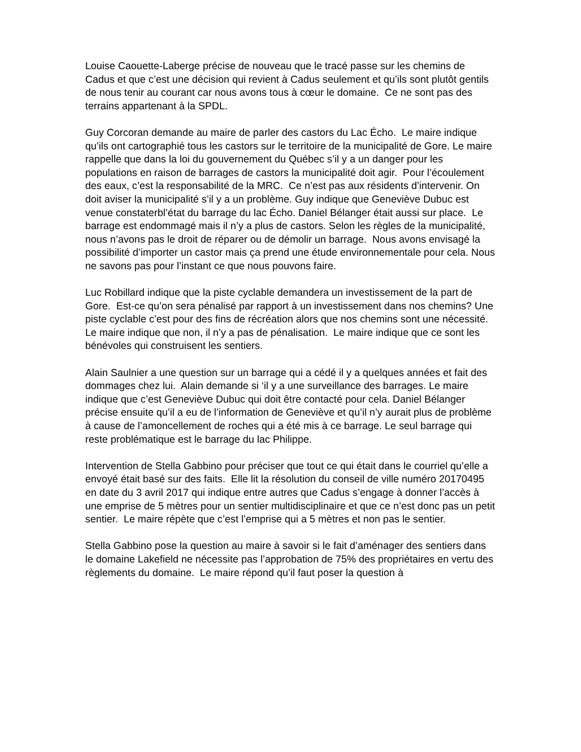Louise Caouette-Laberge précise de nouveau que le tracé passe sur les chemins de Cadus et que c’est une décision qui revient à Cadus seulement et qu’ils sont plutôt gentils de nous tenir au courant car nous avons tous à cœur le domaine. Ce ne sont pas des terrains appartenant à la SPDL.
Guy Corcoran demande au maire de parler des castors du Lac Écho. Le maire indique qu’ils ont cartographié tous les castors sur le territoire de la municipalité de Gore. Le maire rappelle que dans la loi du gouvernement du Québec s’il y a un danger pour les populations en raison de barrages de castors la municipalité doit agir. Pour l’écoulement des eaux, c’est la responsabilité de la MRC. Ce n’est pas aux résidents d’intervenir. On doit aviser la municipalité s’il y a un problème. Guy indique que Geneviève Dubuc est venue constaterbl’état du barrage du lac Écho. Daniel Bélanger était aussi sur place. Le barrage est endommagé mais il n’y a plus de castors. Selon les règles de la municipalité, nous n’avons pas le droit de réparer ou de démolir un barrage. Nous avons envisagé la possibilité d’importer un castor mais ça prend une étude environnementale pour cela. Nous ne savons pas pour l’instant ce que nous pouvons faire.
Luc Robillard indique que la piste cyclable demandera un investissement de la part de Gore. Est-ce qu’on sera pénalisé par rapport à un investissement dans nos chemins? Une piste cyclable c’est pour des fins de récréation alors que nos chemins sont une nécessité. Le maire indique que non, il n’y a pas de pénalisation. Le maire indique que ce sont les bénévoles qui construisent les sentiers.
Alain Saulnier a une question sur un barrage qui a cédé il y a quelques années et fait des dommages chez lui. Alain demande si ‘il y a une surveillance des barrages. Le maire indique que c’est Geneviève Dubuc qui doit être contacté pour cela. Daniel Bélanger précise ensuite qu’il a eu de l’information de Geneviève et qu’il n’y aurait plus de problème à cause de l’amoncellement de roches qui a été mis à ce barrage. Le seul barrage qui reste problématique est le barrage du lac Philippe.
Intervention de Stella Gabbino pour préciser que tout ce qui était dans le courriel qu’elle a envoyé était basé sur des faits. Elle lit la résolution du conseil de ville numéro 20170495 en date du 3 avril 2017 qui indique entre autres que Cadus s’engage à donner l’accès à une emprise de 5 mètres pour un sentier multidisciplinaire et que ce n’est donc pas un petit sentier. Le maire répète que c’est l’emprise qui a 5 mètres et non pas le sentier.
Stella Gabbino pose la question au maire à savoir si le fait d’aménager des sentiers dans le domaine Lakefield ne nécessite pas l’approbation de 75% des propriétaires en vertu des règlements du domaine. Le maire répond qu’il faut poser la question à